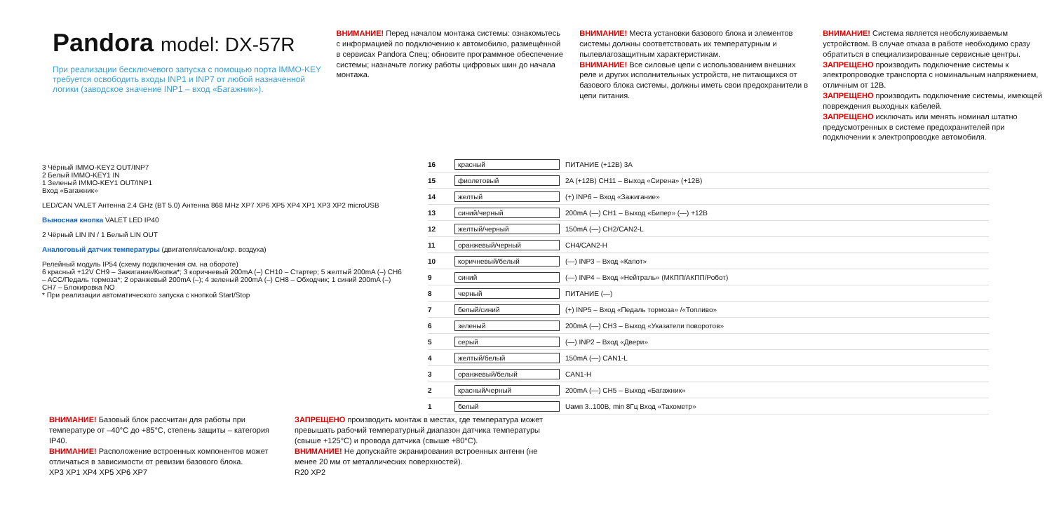Pandora model: DX-57R
При реализации бесключевого запуска с помощью порта IMMO-KEY требуется освободить входы INP1 и INP7 от любой назначенной логики (заводское значение INP1 – вход «Багажник»).
ВНИМАНИЕ! Перед началом монтажа системы: ознакомьтесь с информацией по подключению к автомобилю, размещённой в сервисах Pandora Спец; обновите программное обеспечение системы; назначьте логику работы цифровых шин до начала монтажа.
ВНИМАНИЕ! Места установки базового блока и элементов системы должны соответствовать их температурным и пылевлагозащитным характеристикам.
ВНИМАНИЕ! Все силовые цепи с использованием внешних реле и других исполнительных устройств, не питающихся от базового блока системы, должны иметь свои предохранители в цепи питания.
ВНИМАНИЕ! Система является необслуживаемым устройством. В случае отказа в работе необходимо сразу обратиться в специализированные сервисные центры.
ЗАПРЕЩЕНО производить подключение системы к электропроводке транспорта с номинальным напряжением, отличным от 12В.
ЗАПРЕЩЕНО производить подключение системы, имеющей повреждения выходных кабелей.
ЗАПРЕЩЕНО исключать или менять номинал штатно предусмотренных в системе предохранителей при подключении к электропроводке автомобиля.
3 Чёрный IMMO-KEY2 OUT/INP7
2 Белый IMMO-KEY1 IN
1 Зеленый IMMO-KEY1 OUT/INP1
Вход «Багажник»
LED/CAN VALET Антенна 2.4 GHz (BT 5.0) Антенна 868 MHz XP7 XP6 XP5 XP4 XP1 XP3 XP2 microUSB
Выносная кнопка VALET LED IP40
2 Чёрный LIN IN / 1 Белый LIN OUT
Аналоговый датчик температуры (двигателя/салона/окр. воздуха)
Релейный модуль IP54 (схему подключения см. на обороте)
6 красный +12V CH9 – Зажигание/Кнопка*; 3 коричневый 200mA (–) CH10 – Стартер; 5 желтый 200mA (–) CH6 – ACC/Педаль тормоза*; 2 оранжевый 200mA (–); 4 зеленый 200mA (–) CH8 – Обходчик; 1 синий 200mA (–) CH7 – Блокировка NO
* При реализации автоматического запуска с кнопкой Start/Stop
16 красный ПИТАНИЕ (+12В) 3А
15 фиолетовый 2A (+12B) CH11 – Выход «Сирена» (+12В)
14 желтый (+) INP6 – Вход «Зажигание»
13 синий/черный 200mA (—) CH1 – Выход «Бипер» (—) +12В
12 желтый/черный 150mA (—) CH2/CAN2-L
11 оранжевый/черный CH4/CAN2-H
10 коричневый/белый (—) INP3 – Вход «Капот»
9 синий (—) INP4 – Вход «Нейтраль» (МКПП/АКПП/Робот)
8 черный ПИТАНИЕ (—)
7 белый/синий (+) INP5 – Вход «Педаль тормоза» /«Топливо»
6 зеленый 200mA (—) CH3 – Выход «Указатели поворотов»
5 серый (—) INP2 – Вход «Двери»
4 желтый/белый 150mA (—) CAN1-L
3 оранжевый/белый CAN1-H
2 красный/черный 200mA (—) CH5 – Выход «Багажник»
1 белый Uамп 3..100В, min 8Гц Вход «Тахометр»
ВНИМАНИЕ! Базовый блок рассчитан для работы при температуре от –40°С до +85°С, степень защиты – категория IP40.
ВНИМАНИЕ! Расположение встроенных компонентов может отличаться в зависимости от ревизии базового блока.
XP3 XP1 XP4 XP5 XP6 XP7
ЗАПРЕЩЕНО производить монтаж в местах, где температура может превышать рабочий температурный диапазон датчика температуры (свыше +125°С) и провода датчика (свыше +80°С).
ВНИМАНИЕ! Не допускайте экранирования встроенных антенн (не менее 20 мм от металлических поверхностей).
R20 XP2